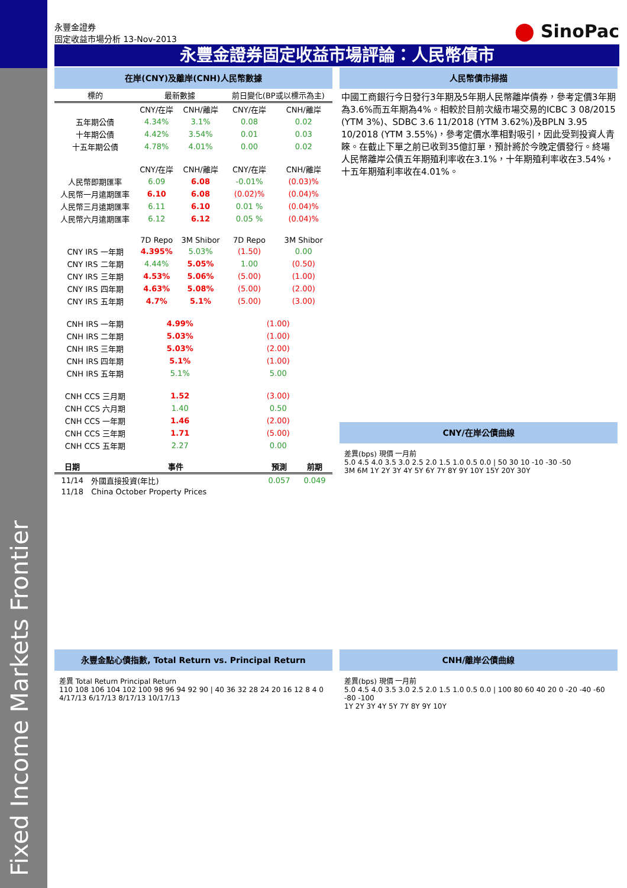永豐金證券
固定收益市場分析 13-Nov-2013
⬤ SinoPac
永豐金證券固定收益市場評論：人民幣債市
在岸(CNY)及離岸(CNH)人民幣數據
| 標的 | 最新數據 | | 前日變化(BP或以標示為主) | |
| --- | --- | --- | --- | --- |
| | CNY/在岸 | CNH/離岸 | CNY/在岸 | CNH/離岸 |
| 五年期公債 | 4.34% | 3.1% | 0.08 | 0.02 |
| 十年期公債 | 4.42% | 3.54% | 0.01 | 0.03 |
| 十五年期公債 | 4.78% | 4.01% | 0.00 | 0.02 |
| | CNY/在岸 | CNH/離岸 | CNY/在岸 | CNH/離岸 |
| 人民幣即期匯率 | 6.09 | 6.08 | -0.01% | (0.03)% |
| 人民幣一月遠期匯率 | 6.10 | 6.08 | (0.02)% | (0.04)% |
| 人民幣三月遠期匯率 | 6.11 | 6.10 | 0.01 % | (0.04)% |
| 人民幣六月遠期匯率 | 6.12 | 6.12 | 0.05 % | (0.04)% |
| | 7D Repo | 3M Shibor | 7D Repo | 3M Shibor |
| CNY IRS 一年期 | 4.395% | 5.03% | (1.50) | 0.00 |
| CNY IRS 二年期 | 4.44% | 5.05% | 1.00 | (0.50) |
| CNY IRS 三年期 | 4.53% | 5.06% | (5.00) | (1.00) |
| CNY IRS 四年期 | 4.63% | 5.08% | (5.00) | (2.00) |
| CNY IRS 五年期 | 4.7% | 5.1% | (5.00) | (3.00) |
| CNH IRS 一年期 | 4.99% | | (1.00) | |
| CNH IRS 二年期 | 5.03% | | (1.00) | |
| CNH IRS 三年期 | 5.03% | | (2.00) | |
| CNH IRS 四年期 | 5.1% | | (1.00) | |
| CNH IRS 五年期 | 5.1% | | 5.00 | |
| CNH CCS 三月期 | 1.52 | | (3.00) | |
| CNH CCS 六月期 | 1.40 | | 0.50 | |
| CNH CCS 一年期 | 1.46 | | (2.00) | |
| CNH CCS 三年期 | 1.71 | | (5.00) | |
| CNH CCS 五年期 | 2.27 | | 0.00 | |
| 日期 | 事件 | 預測 | 前期 |
| --- | --- | --- | --- |
| 11/14 | 外國直接投資(年比) | 0.057 | 0.049 |
| 11/18 | China October Property Prices | | |
人民幣債市掃描
中國工商銀行今日發行3年期及5年期人民幣離岸債券，參考定價3年期為3.6%而五年期為4%。相較於目前次級市場交易的ICBC 3 08/2015 (YTM 3%)、SDBC 3.6 11/2018 (YTM 3.62%)及BPLN 3.95 10/2018 (YTM 3.55%)，參考定價水準相對吸引，因此受到投資人青睞。在截止下單之前已收到35億訂單，預計將於今晚定價發行。終場人民幣離岸公債五年期殖利率收在3.1%，十年期殖利率收在3.54%，十五年期殖利率收在4.01%。
CNY/在岸公債曲線
差異(bps) 現價 一月前
5.0 4.5 4.0 3.5 3.0 2.5 2.0 1.5 1.0 0.5 0.0 | 50 30 10 -10 -30 -50
3M 6M 1Y 2Y 3Y 4Y 5Y 6Y 7Y 8Y 9Y 10Y 15Y 20Y 30Y
永豐金點心債指數, Total Return vs. Principal Return
差異 Total Return Principal Return
110 108 106 104 102 100 98 96 94 92 90 | 40 36 32 28 24 20 16 12 8 4 0
4/17/13 6/17/13 8/17/13 10/17/13
CNH/離岸公債曲線
差異(bps) 現價 一月前
5.0 4.5 4.0 3.5 3.0 2.5 2.0 1.5 1.0 0.5 0.0 | 100 80 60 40 20 0 -20 -40 -60 -80 -100
1Y 2Y 3Y 4Y 5Y 7Y 8Y 9Y 10Y
Fixed Income Markets Frontier